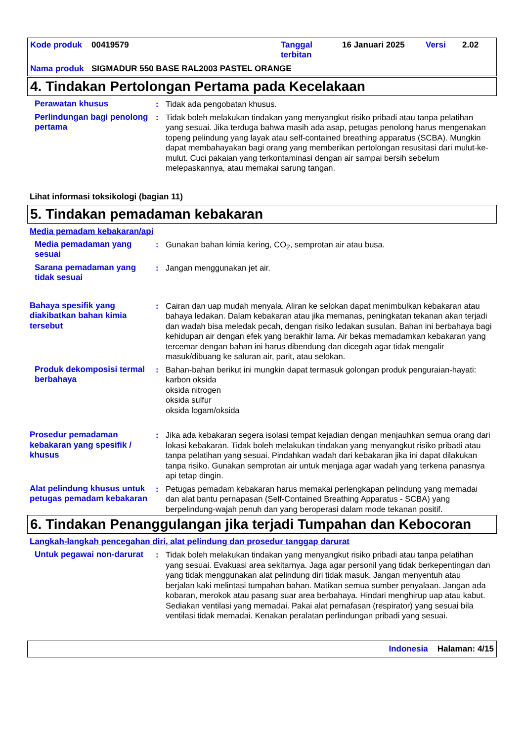| Kode produk | 00419579 | Tanggal terbitan | 16 Januari 2025 | Versi | 2.02 |
| Nama produk | SIGMADUR 550 BASE RAL2003 PASTEL ORANGE | | | | |
4. Tindakan Pertolongan Pertama pada Kecelakaan
Perawatan khusus : Tidak ada pengobatan khusus.
Perlindungan bagi penolong pertama
: Tidak boleh melakukan tindakan yang menyangkut risiko pribadi atau tanpa pelatihan yang sesuai. Jika terduga bahwa masih ada asap, petugas penolong harus mengenakan topeng pelindung yang layak atau self-contained breathing apparatus (SCBA). Mungkin dapat membahayakan bagi orang yang memberikan pertolongan resusitasi dari mulut-ke-mulut. Cuci pakaian yang terkontaminasi dengan air sampai bersih sebelum melepaskannya, atau memakai sarung tangan.
Lihat informasi toksikologi (bagian 11)
5. Tindakan pemadaman kebakaran
Media pemadam kebakaran/api
Media pemadaman yang sesuai
: Gunakan bahan kimia kering, CO<sub>2</sub>, semprotan air atau busa.
Sarana pemadaman yang tidak sesuai
: Jangan menggunakan jet air.
Bahaya spesifik yang diakibatkan bahan kimia tersebut
: Cairan dan uap mudah menyala. Aliran ke selokan dapat menimbulkan kebakaran atau bahaya ledakan. Dalam kebakaran atau jika memanas, peningkatan tekanan akan terjadi dan wadah bisa meledak pecah, dengan risiko ledakan susulan. Bahan ini berbahaya bagi kehidupan air dengan efek yang berakhir lama. Air bekas memadamkan kebakaran yang tercemar dengan bahan ini harus dibendung dan dicegah agar tidak mengalir masuk/dibuang ke saluran air, parit, atau selokan.
Produk dekomposisi termal berbahaya
: Bahan-bahan berikut ini mungkin dapat termasuk golongan produk penguraian-hayati:
karbon oksida
oksida nitrogen
oksida sulfur
oksida logam/oksida
Prosedur pemadaman kebakaran yang spesifik / khusus
: Jika ada kebakaran segera isolasi tempat kejadian dengan menjauhkan semua orang dari lokasi kebakaran. Tidak boleh melakukan tindakan yang menyangkut risiko pribadi atau tanpa pelatihan yang sesuai. Pindahkan wadah dari kebakaran jika ini dapat dilakukan tanpa risiko. Gunakan semprotan air untuk menjaga agar wadah yang terkena panasnya api tetap dingin.
Alat pelindung khusus untuk petugas pemadam kebakaran
: Petugas pemadam kebakaran harus memakai perlengkapan pelindung yang memadai dan alat bantu pernapasan (Self-Contained Breathing Apparatus - SCBA) yang berpelindung-wajah penuh dan yang beroperasi dalam mode tekanan positif.
6. Tindakan Penanggulangan jika terjadi Tumpahan dan Kebocoran
Langkah-langkah pencegahan diri, alat pelindung dan prosedur tanggap darurat
Untuk pegawai non-darurat
: Tidak boleh melakukan tindakan yang menyangkut risiko pribadi atau tanpa pelatihan yang sesuai. Evakuasi area sekitarnya. Jaga agar personil yang tidak berkepentingan dan yang tidak menggunakan alat pelindung diri tidak masuk. Jangan menyentuh atau berjalan kaki melintasi tumpahan bahan. Matikan semua sumber penyalaan. Jangan ada kobaran, merokok atau pasang suar area berbahaya. Hindari menghirup uap atau kabut. Sediakan ventilasi yang memadai. Pakai alat pernafasan (respirator) yang sesuai bila ventilasi tidak memadai. Kenakan peralatan perlindungan pribadi yang sesuai.
Indonesia Halaman: 4/15